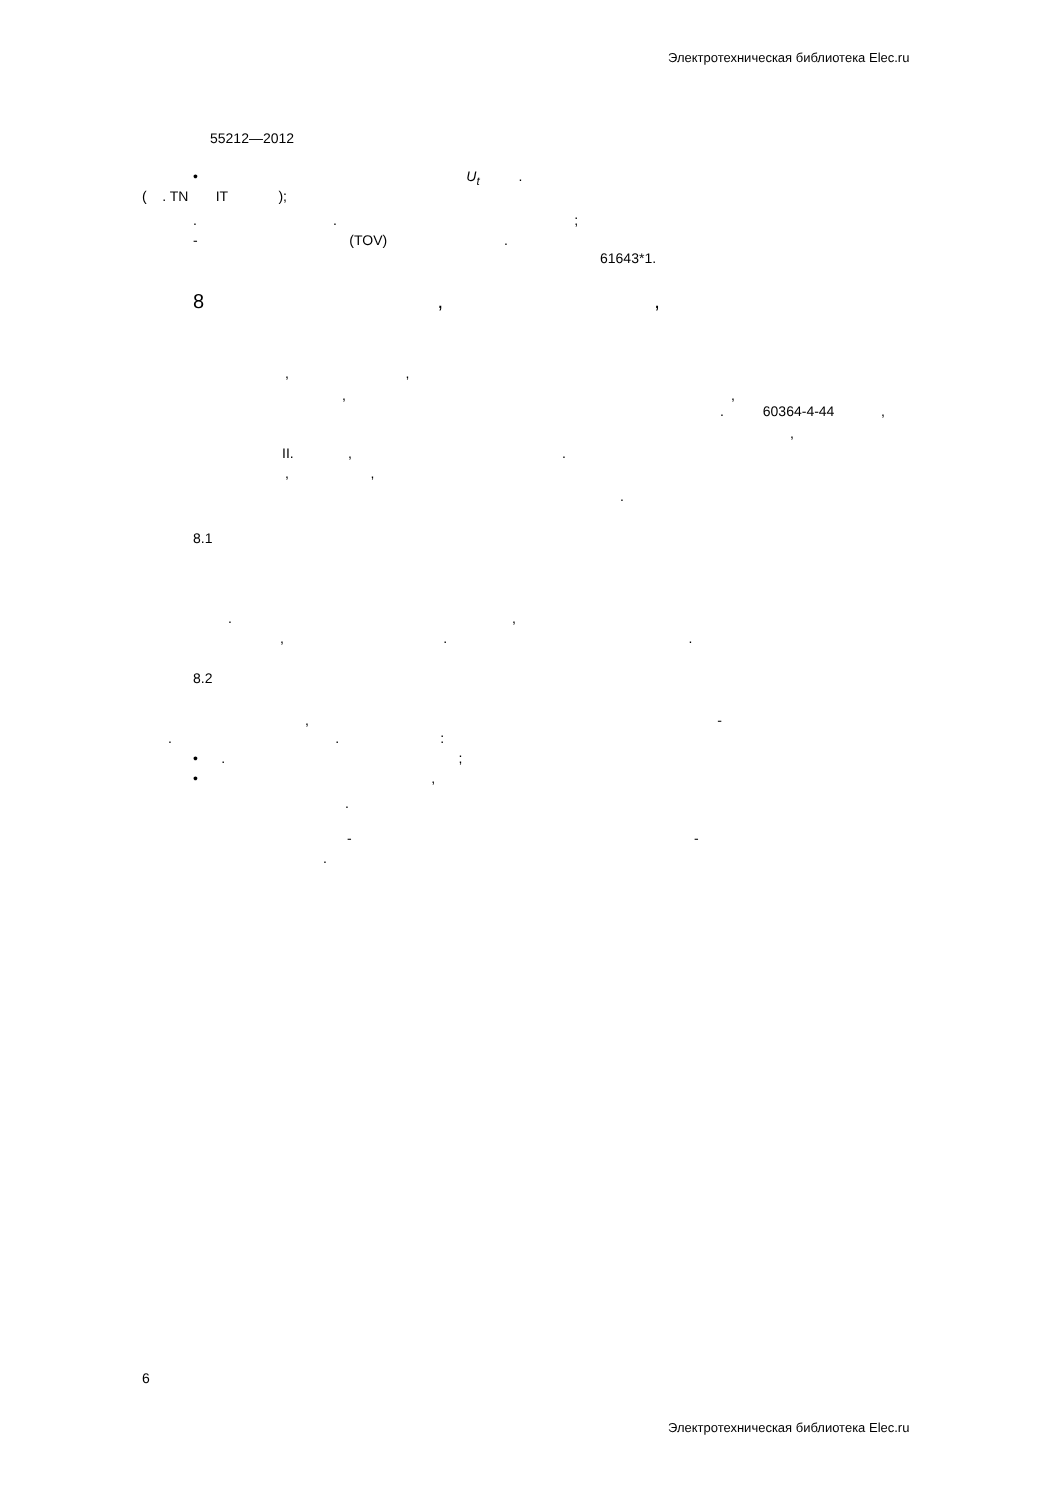Электротехническая библиотека Elec.ru
55212—2012
• U<sub>t</sub> .
( . TN IT );
. . ;
- (TOV) .
61643*1.
8 , ,
, ,
, ,
. 60364-4-44 ,
,
II. , .
, ,
.
8.1
. ,
, . .
8.2
, -
. . :
• . ;
• ,
.
- -
.
6
Электротехническая библиотека Elec.ru